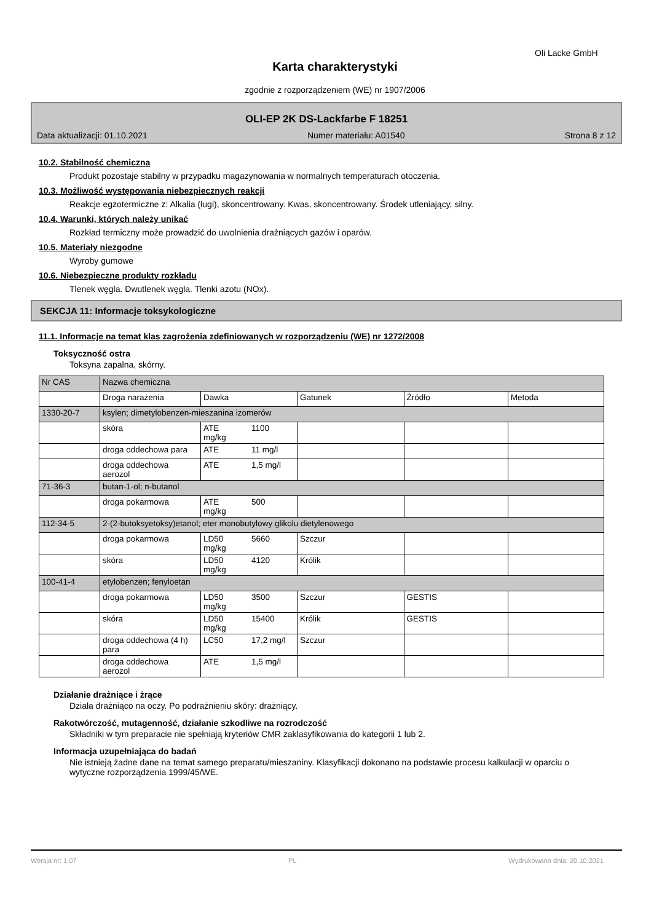Oli Lacke GmbH
Karta charakterystyki
zgodnie z rozporządzeniem (WE) nr 1907/2006
OLI-EP 2K DS-Lackfarbe F 18251
Data aktualizacji: 01.10.2021 Numer materiału: A01540 Strona 8 z 12
10.2. Stabilność chemiczna
Produkt pozostaje stabilny w przypadku magazynowania w normalnych temperaturach otoczenia.
10.3. Możliwość występowania niebezpiecznych reakcji
Reakcje egzotermiczne z: Alkalia (ługi), skoncentrowany. Kwas, skoncentrowany. Środek utleniający, silny.
10.4. Warunki, których należy unikać
Rozkład termiczny może prowadzić do uwolnienia drażniących gazów i oparów.
10.5. Materiały niezgodne
Wyroby gumowe
10.6. Niebezpieczne produkty rozkładu
Tlenek węgla. Dwutlenek węgla. Tlenki azotu (NOx).
SEKCJA 11: Informacje toksykologiczne
11.1. Informacje na temat klas zagrożenia zdefiniowanych w rozporządzeniu (WE) nr 1272/2008
Toksyczność ostra
Toksyna zapalna, skórny.
| Nr CAS | Nazwa chemiczna | | | | | |
| | Droga narażenia | Dawka | | Gatunek | Źródło | Metoda |
| 1330-20-7 | ksylen; dimetylobenzen-mieszanina izomerów | | | | | |
| | skóra | ATE mg/kg | 1100 | | | |
| | droga oddechowa para | ATE | 11 mg/l | | | |
| | droga oddechowa aerozol | ATE | 1,5 mg/l | | | |
| 71-36-3 | butan-1-ol; n-butanol | | | | | |
| | droga pokarmowa | ATE mg/kg | 500 | | | |
| 112-34-5 | 2-(2-butoksyetoksy)etanol; eter monobutylowy glikolu dietylenowego | | | | | |
| | droga pokarmowa | LD50 mg/kg | 5660 | Szczur | | |
| | skóra | LD50 mg/kg | 4120 | Królik | | |
| 100-41-4 | etylobenzen; fenyloetan | | | | | |
| | droga pokarmowa | LD50 mg/kg | 3500 | Szczur | GESTIS | |
| | skóra | LD50 mg/kg | 15400 | Królik | GESTIS | |
| | droga oddechowa (4 h) para | LC50 | 17,2 mg/l | Szczur | | |
| | droga oddechowa aerozol | ATE | 1,5 mg/l | | | |
Działanie drażniące i żrące
Działa drażniąco na oczy. Po podrażnieniu skóry: drażniący.
Rakotwórczość, mutagenność, działanie szkodliwe na rozrodczość
Składniki w tym preparacie nie spełniają kryteriów CMR zaklasyfikowania do kategorii 1 lub 2.
Informacja uzupełniająca do badań
Nie istnieją żadne dane na temat samego preparatu/mieszaniny. Klasyfikacji dokonano na podstawie procesu kalkulacji w oparciu o wytyczne rozporządzenia 1999/45/WE.
Wersja nr: 1,07 PL Wydrukowano dnia: 20.10.2021